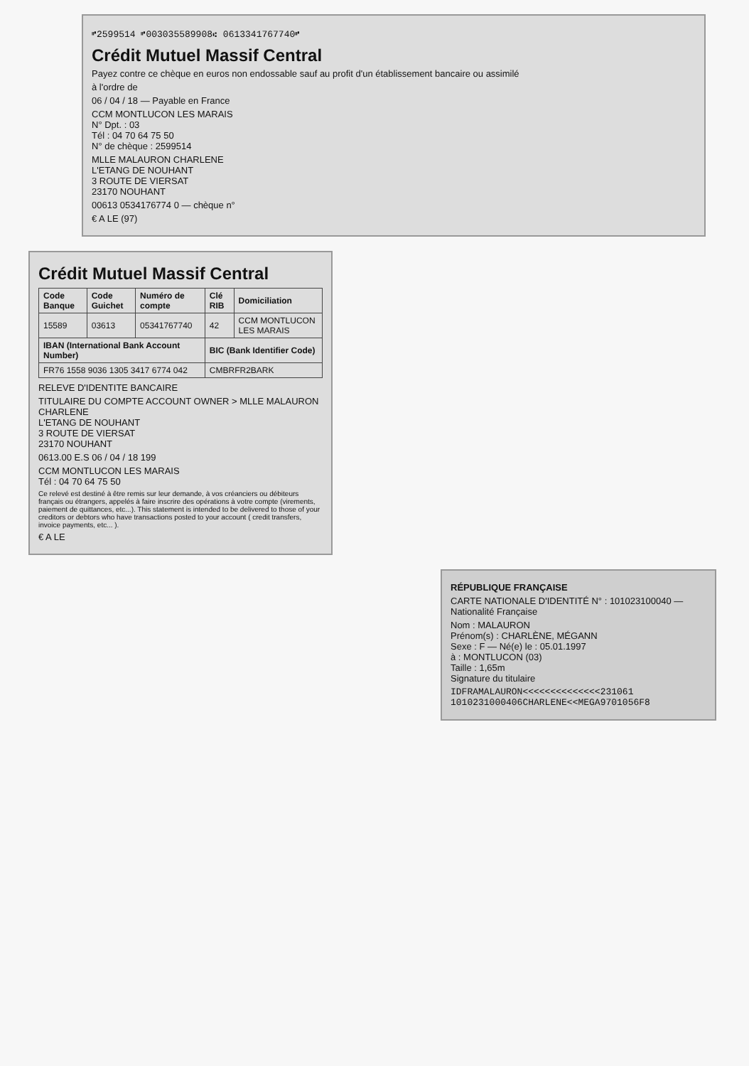⑈2599514 ⑈003035589908⑆ 0613341767740⑈
Crédit Mutuel Massif Central
Payez contre ce chèque en euros non endossable sauf au profit d'un établissement bancaire ou assimilé
à l'ordre de
06 / 04 / 18 — Payable en France
CCM MONTLUCON LES MARAIS
N° Dpt. : 03
Tél : 04 70 64 75 50
N° de chèque : 2599514
MLLE MALAURON CHARLENE
L'ETANG DE NOUHANT
3 ROUTE DE VIERSAT
23170 NOUHANT
00613 0534176774 0 — chèque n°
€ A LE (97)
Crédit Mutuel Massif Central
| Code Banque | Code Guichet | Numéro de compte | Clé RIB | Domiciliation |
| --- | --- | --- | --- | --- |
| 15589 | 03613 | 05341767740 | 42 | CCM MONTLUCON LES MARAIS |
| IBAN (International Bank Account Number) | | | BIC (Bank Identifier Code) | |
| FR76 1558 9036 1305 3417 6774 042 | | | CMBRFR2BARK | |
RELEVE D'IDENTITE BANCAIRE
TITULAIRE DU COMPTE ACCOUNT OWNER > MLLE MALAURON CHARLENE
L'ETANG DE NOUHANT
3 ROUTE DE VIERSAT
23170 NOUHANT
0613.00 E.S 06 / 04 / 18 199
CCM MONTLUCON LES MARAIS
Tél : 04 70 64 75 50
Ce relevé est destiné à être remis sur leur demande, à vos créanciers ou débiteurs français ou étrangers, appelés à faire inscrire des opérations à votre compte (virements, paiement de quittances, etc...). This statement is intended to be delivered to those of your creditors or debtors who have transactions posted to your account ( credit transfers, invoice payments, etc... ).
€ A LE
RÉPUBLIQUE FRANÇAISE
CARTE NATIONALE D'IDENTITÉ N° : 101023100040 — Nationalité Française
Nom : MALAURON
Prénom(s) : CHARLÈNE, MÉGANN
Sexe : F — Né(e) le : 05.01.1997
à : MONTLUCON (03)
Taille : 1,65m
Signature du titulaire
IDFRAMALAURON<<<<<<<<<<<<<<231061
1010231000406CHARLENE<<MEGA9701056F8